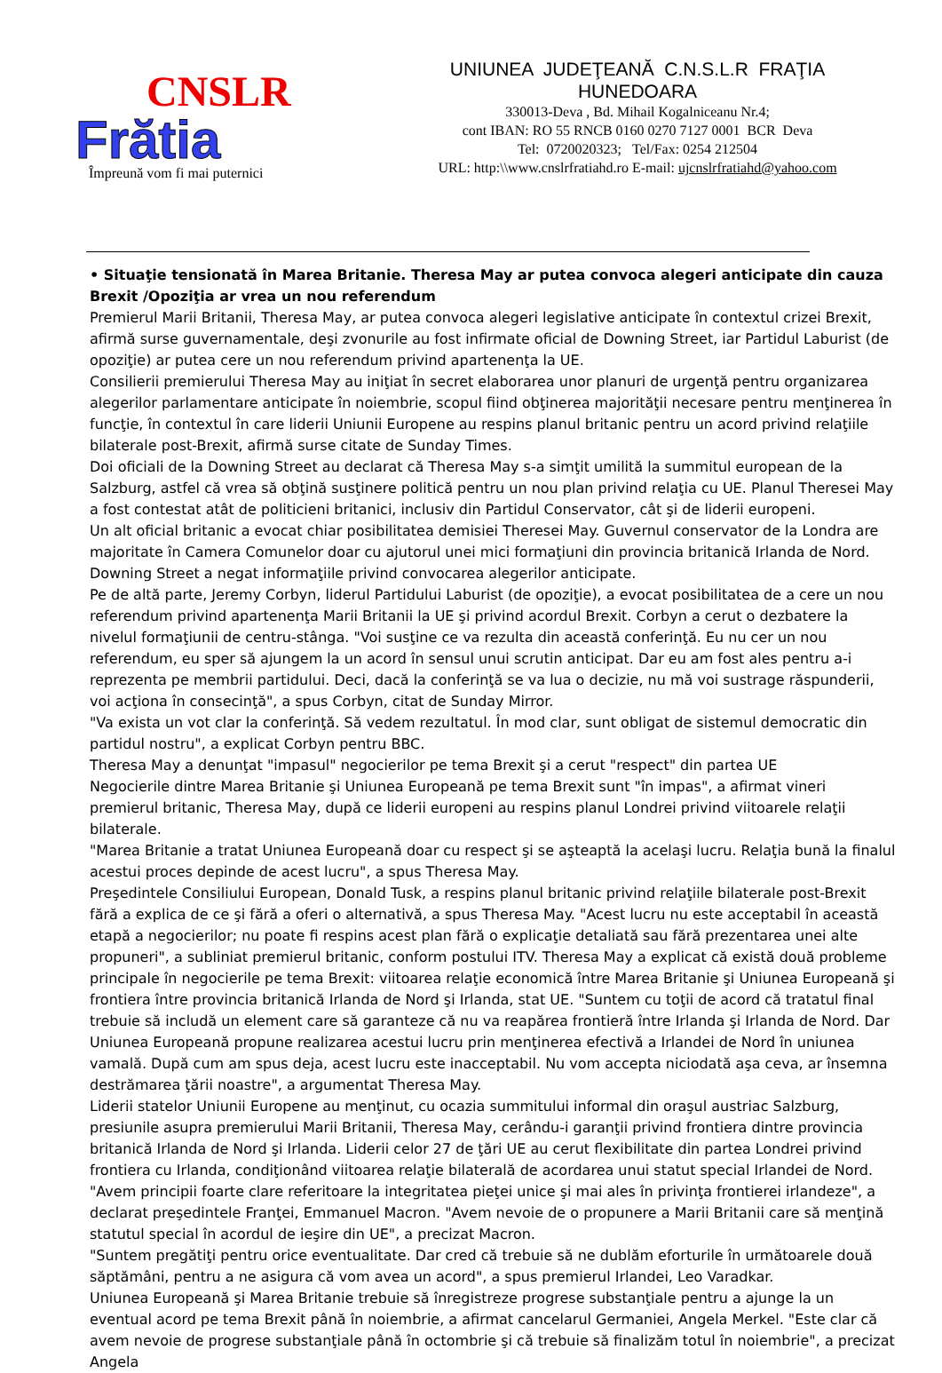CNSLR
Frătia
Împreună vom fi mai puternici
UNIUNEA JUDEŢEANĂ C.N.S.L.R FRAŢIA
HUNEDOARA
330013-Deva , Bd. Mihail Kogalniceanu Nr.4;
cont IBAN: RO 55 RNCB 0160 0270 7127 0001 BCR Deva
Tel: 0720020323; Tel/Fax: 0254 212504
URL: http:\\www.cnslrfratiahd.ro E-mail: ujcnslrfratiahd@yahoo.com
• Situaţie tensionată în Marea Britanie. Theresa May ar putea convoca alegeri anticipate din cauza Brexit /Opoziţia ar vrea un nou referendum
Premierul Marii Britanii, Theresa May, ar putea convoca alegeri legislative anticipate în contextul crizei Brexit, afirmă surse guvernamentale, deşi zvonurile au fost infirmate oficial de Downing Street, iar Partidul Laburist (de opoziţie) ar putea cere un nou referendum privind apartenenţa la UE.
Consilierii premierului Theresa May au iniţiat în secret elaborarea unor planuri de urgenţă pentru organizarea alegerilor parlamentare anticipate în noiembrie, scopul fiind obţinerea majorităţii necesare pentru menţinerea în funcţie, în contextul în care liderii Uniunii Europene au respins planul britanic pentru un acord privind relaţiile bilaterale post-Brexit, afirmă surse citate de Sunday Times.
Doi oficiali de la Downing Street au declarat că Theresa May s-a simţit umilită la summitul european de la Salzburg, astfel că vrea să obţină susţinere politică pentru un nou plan privind relaţia cu UE. Planul Theresei May a fost contestat atât de politicieni britanici, inclusiv din Partidul Conservator, cât şi de liderii europeni.
Un alt oficial britanic a evocat chiar posibilitatea demisiei Theresei May. Guvernul conservator de la Londra are majoritate în Camera Comunelor doar cu ajutorul unei mici formaţiuni din provincia britanică Irlanda de Nord. Downing Street a negat informaţiile privind convocarea alegerilor anticipate.
Pe de altă parte, Jeremy Corbyn, liderul Partidului Laburist (de opoziţie), a evocat posibilitatea de a cere un nou referendum privind apartenenţa Marii Britanii la UE şi privind acordul Brexit. Corbyn a cerut o dezbatere la nivelul formaţiunii de centru-stânga. "Voi susţine ce va rezulta din această conferinţă. Eu nu cer un nou referendum, eu sper să ajungem la un acord în sensul unui scrutin anticipat. Dar eu am fost ales pentru a-i reprezenta pe membrii partidului. Deci, dacă la conferinţă se va lua o decizie, nu mă voi sustrage răspunderii, voi acţiona în consecinţă", a spus Corbyn, citat de Sunday Mirror.
"Va exista un vot clar la conferinţă. Să vedem rezultatul. În mod clar, sunt obligat de sistemul democratic din partidul nostru", a explicat Corbyn pentru BBC.
Theresa May a denunţat "impasul" negocierilor pe tema Brexit şi a cerut "respect" din partea UE
Negocierile dintre Marea Britanie şi Uniunea Europeană pe tema Brexit sunt "în impas", a afirmat vineri premierul britanic, Theresa May, după ce liderii europeni au respins planul Londrei privind viitoarele relaţii bilaterale.
"Marea Britanie a tratat Uniunea Europeană doar cu respect şi se aşteaptă la acelaşi lucru. Relaţia bună la finalul acestui proces depinde de acest lucru", a spus Theresa May.
Preşedintele Consiliului European, Donald Tusk, a respins planul britanic privind relaţiile bilaterale post-Brexit fără a explica de ce şi fără a oferi o alternativă, a spus Theresa May. "Acest lucru nu este acceptabil în această etapă a negocierilor; nu poate fi respins acest plan fără o explicaţie detaliată sau fără prezentarea unei alte propuneri", a subliniat premierul britanic, conform postului ITV. Theresa May a explicat că există două probleme principale în negocierile pe tema Brexit: viitoarea relaţie economică între Marea Britanie şi Uniunea Europeană şi frontiera între provincia britanică Irlanda de Nord şi Irlanda, stat UE. "Suntem cu toţii de acord că tratatul final trebuie să includă un element care să garanteze că nu va reapărea frontieră între Irlanda şi Irlanda de Nord. Dar Uniunea Europeană propune realizarea acestui lucru prin menţinerea efectivă a Irlandei de Nord în uniunea vamală. După cum am spus deja, acest lucru este inacceptabil. Nu vom accepta niciodată aşa ceva, ar însemna destrămarea ţării noastre", a argumentat Theresa May.
Liderii statelor Uniunii Europene au menţinut, cu ocazia summitului informal din oraşul austriac Salzburg, presiunile asupra premierului Marii Britanii, Theresa May, cerându-i garanţii privind frontiera dintre provincia britanică Irlanda de Nord şi Irlanda. Liderii celor 27 de ţări UE au cerut flexibilitate din partea Londrei privind frontiera cu Irlanda, condiţionând viitoarea relaţie bilaterală de acordarea unui statut special Irlandei de Nord.
"Avem principii foarte clare referitoare la integritatea pieţei unice şi mai ales în privinţa frontierei irlandeze", a declarat preşedintele Franţei, Emmanuel Macron. "Avem nevoie de o propunere a Marii Britanii care să menţină statutul special în acordul de ieşire din UE", a precizat Macron.
"Suntem pregătiţi pentru orice eventualitate. Dar cred că trebuie să ne dublăm eforturile în următoarele două săptămâni, pentru a ne asigura că vom avea un acord", a spus premierul Irlandei, Leo Varadkar.
Uniunea Europeană şi Marea Britanie trebuie să înregistreze progrese substanţiale pentru a ajunge la un eventual acord pe tema Brexit până în noiembrie, a afirmat cancelarul Germaniei, Angela Merkel. "Este clar că avem nevoie de progrese substanţiale până în octombrie şi că trebuie să finalizăm totul în noiembrie", a precizat Angela